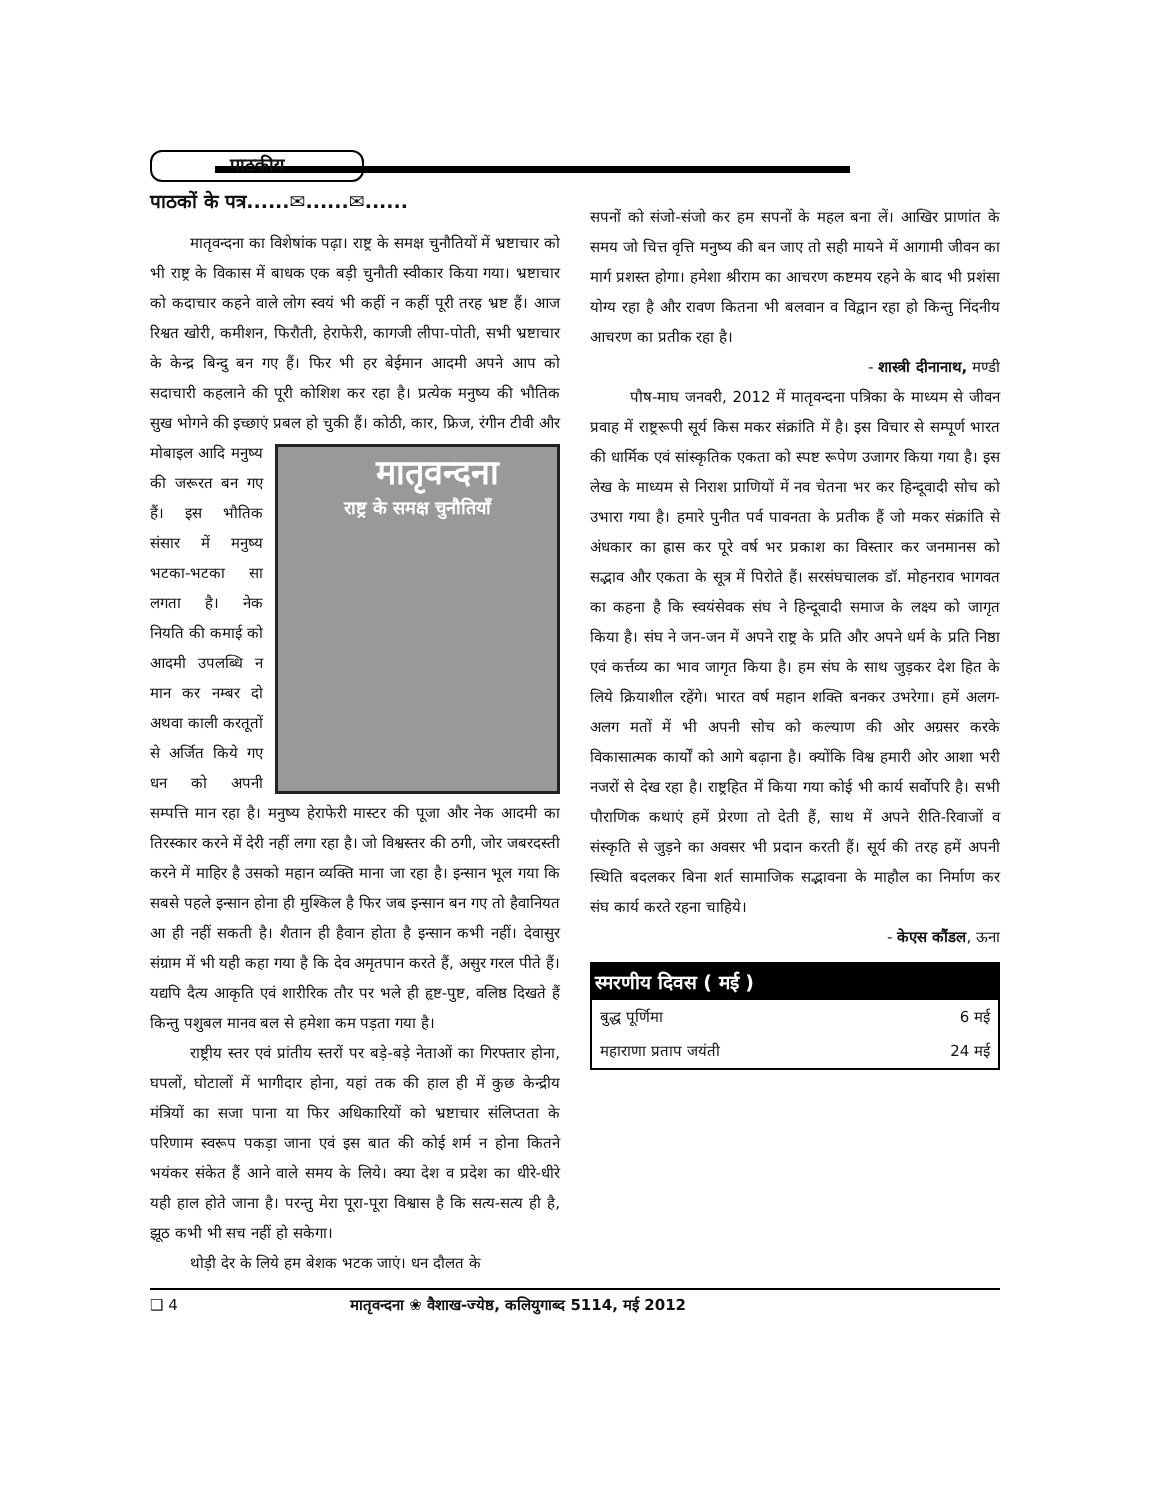पाठकीय
पाठकों के पत्र......✉......✉......
मातृवन्दना का विशेषांक पढ़ा। राष्ट्र के समक्ष चुनौतियों में भ्रष्टाचार को भी राष्ट्र के विकास में बाधक एक बड़ी चुनौती स्वीकार किया गया। भ्रष्टाचार को कदाचार कहने वाले लोग स्वयं भी कहीं न कहीं पूरी तरह भ्रष्ट हैं। आज रिश्वत खोरी, कमीशन, फिरौती, हेराफेरी, कागजी लीपा-पोती, सभी भ्रष्टाचार के केन्द्र बिन्दु बन गए हैं। फिर भी हर बेईमान आदमी अपने आप को सदाचारी कहलाने की पूरी कोशिश कर रहा है। प्रत्येक मनुष्य की भौतिक सुख भोगने की इच्छाएं प्रबल हो चुकी हैं। कोठी, कार, मातृवन्दना
राष्ट्र के समक्ष चुनौतियाँ फ्रिज, रंगीन टीवी और मोबाइल आदि मनुष्य की जरूरत बन गए हैं। इस भौतिक संसार में मनुष्य भटका-भटका सा लगता है। नेक नियति की कमाई को आदमी उपलब्धि न मान कर नम्बर दो अथवा काली करतूतों से अर्जित किये गए धन को अपनी सम्पत्ति मान रहा है। मनुष्य हेराफेरी मास्टर की पूजा और नेक आदमी का तिरस्कार करने में देरी नहीं लगा रहा है। जो विश्वस्तर की ठगी, जोर जबरदस्ती करने में माहिर है उसको महान व्यक्ति माना जा रहा है। इन्सान भूल गया कि सबसे पहले इन्सान होना ही मुश्किल है फिर जब इन्सान बन गए तो हैवानियत आ ही नहीं सकती है। शैतान ही हैवान होता है इन्सान कभी नहीं। देवासुर संग्राम में भी यही कहा गया है कि देव अमृतपान करते हैं, असुर गरल पीते हैं। यद्यपि दैत्य आकृति एवं शारीरिक तौर पर भले ही हृष्ट-पुष्ट, वलिष्ठ दिखते हैं किन्तु पशुबल मानव बल से हमेशा कम पड़ता गया है।
राष्ट्रीय स्तर एवं प्रांतीय स्तरों पर बड़े-बड़े नेताओं का गिरफ्तार होना, घपलों, घोटालों में भागीदार होना, यहां तक की हाल ही में कुछ केन्द्रीय मंत्रियों का सजा पाना या फिर अधिकारियों को भ्रष्टाचार संलिप्तता के परिणाम स्वरूप पकड़ा जाना एवं इस बात की कोई शर्म न होना कितने भयंकर संकेत हैं आने वाले समय के लिये। क्या देश व प्रदेश का धीरे-धीरे यही हाल होते जाना है। परन्तु मेरा पूरा-पूरा विश्वास है कि सत्य-सत्य ही है, झूठ कभी भी सच नहीं हो सकेगा।
थोड़ी देर के लिये हम बेशक भटक जाएं। धन दौलत के
सपनों को संजो-संजो कर हम सपनों के महल बना लें। आखिर प्राणांत के समय जो चित्त वृत्ति मनुष्य की बन जाए तो सही मायने में आगामी जीवन का मार्ग प्रशस्त होगा। हमेशा श्रीराम का आचरण कष्टमय रहने के बाद भी प्रशंसा योग्य रहा है और रावण कितना भी बलवान व विद्वान रहा हो किन्तु निंदनीय आचरण का प्रतीक रहा है।
- शास्त्री दीनानाथ, मण्डी
पौष-माघ जनवरी, 2012 में मातृवन्दना पत्रिका के माध्यम से जीवन प्रवाह में राष्ट्ररूपी सूर्य किस मकर संक्रांति में है। इस विचार से सम्पूर्ण भारत की धार्मिक एवं सांस्कृतिक एकता को स्पष्ट रूपेण उजागर किया गया है। इस लेख के माध्यम से निराश प्राणियों में नव चेतना भर कर हिन्दूवादी सोच को उभारा गया है। हमारे पुनीत पर्व पावनता के प्रतीक हैं जो मकर संक्रांति से अंधकार का ह्रास कर पूरे वर्ष भर प्रकाश का विस्तार कर जनमानस को सद्भाव और एकता के सूत्र में पिरोते हैं। सरसंघचालक डॉ. मोहनराव भागवत का कहना है कि स्वयंसेवक संघ ने हिन्दूवादी समाज के लक्ष्य को जागृत किया है। संघ ने जन-जन में अपने राष्ट्र के प्रति और अपने धर्म के प्रति निष्ठा एवं कर्त्तव्य का भाव जागृत किया है। हम संघ के साथ जुड़कर देश हित के लिये क्रियाशील रहेंगे। भारत वर्ष महान शक्ति बनकर उभरेगा। हमें अलग-अलग मतों में भी अपनी सोच को कल्याण की ओर अग्रसर करके विकासात्मक कार्यों को आगे बढ़ाना है। क्योंकि विश्व हमारी ओर आशा भरी नजरों से देख रहा है। राष्ट्रहित में किया गया कोई भी कार्य सर्वोपरि है। सभी पौराणिक कथाएं हमें प्रेरणा तो देती हैं, साथ में अपने रीति-रिवाजों व संस्कृति से जुड़ने का अवसर भी प्रदान करती हैं। सूर्य की तरह हमें अपनी स्थिति बदलकर बिना शर्त सामाजिक सद्भावना के माहौल का निर्माण कर संघ कार्य करते रहना चाहिये।
- केएस कौंडल, ऊना
| स्मरणीय दिवस ( मई ) | |
| --- | --- |
| बुद्ध पूर्णिमा | 6 मई |
| महाराणा प्रताप जयंती | 24 मई |
❑ 4 मातृवन्दना ❀ वैशाख-ज्येष्ठ, कलियुगाब्द 5114, मई 2012